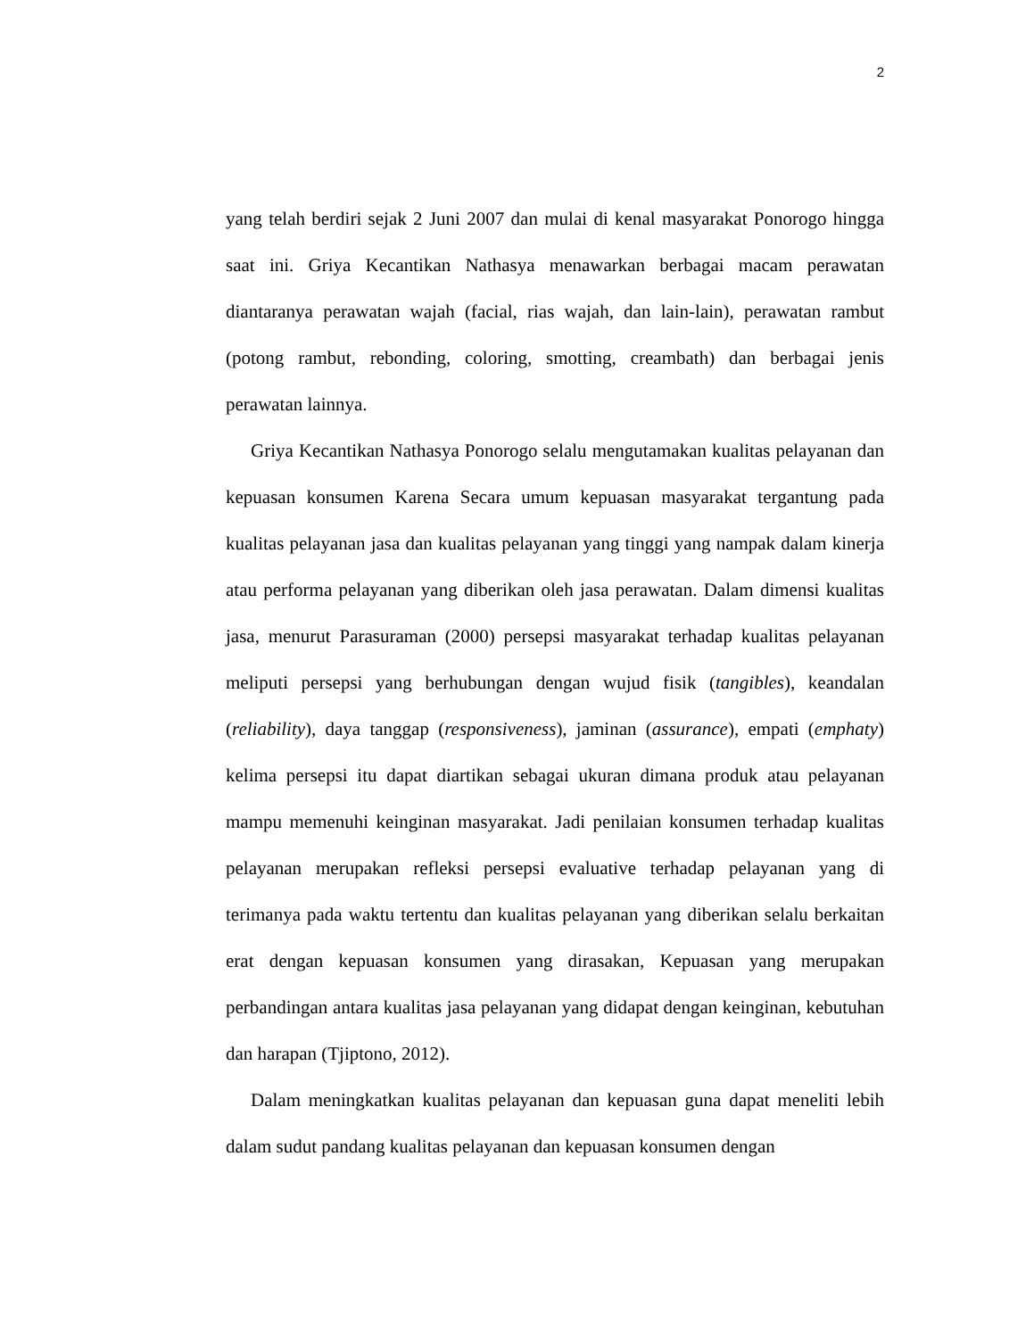2
yang telah berdiri sejak 2 Juni 2007 dan mulai di kenal masyarakat Ponorogo hingga saat ini. Griya Kecantikan Nathasya menawarkan berbagai macam perawatan diantaranya perawatan wajah (facial, rias wajah, dan lain-lain), perawatan rambut (potong rambut, rebonding, coloring, smotting, creambath) dan berbagai jenis perawatan lainnya.
Griya Kecantikan Nathasya Ponorogo selalu mengutamakan kualitas pelayanan dan kepuasan konsumen Karena Secara umum kepuasan masyarakat tergantung pada kualitas pelayanan jasa dan kualitas pelayanan yang tinggi yang nampak dalam kinerja atau performa pelayanan yang diberikan oleh jasa perawatan. Dalam dimensi kualitas jasa, menurut Parasuraman (2000) persepsi masyarakat terhadap kualitas pelayanan meliputi persepsi yang berhubungan dengan wujud fisik (tangibles), keandalan (reliability), daya tanggap (responsiveness), jaminan (assurance), empati (emphaty) kelima persepsi itu dapat diartikan sebagai ukuran dimana produk atau pelayanan mampu memenuhi keinginan masyarakat. Jadi penilaian konsumen terhadap kualitas pelayanan merupakan refleksi persepsi evaluative terhadap pelayanan yang di terimanya pada waktu tertentu dan kualitas pelayanan yang diberikan selalu berkaitan erat dengan kepuasan konsumen yang dirasakan, Kepuasan yang merupakan perbandingan antara kualitas jasa pelayanan yang didapat dengan keinginan, kebutuhan dan harapan (Tjiptono, 2012).
Dalam meningkatkan kualitas pelayanan dan kepuasan guna dapat meneliti lebih dalam sudut pandang kualitas pelayanan dan kepuasan konsumen dengan